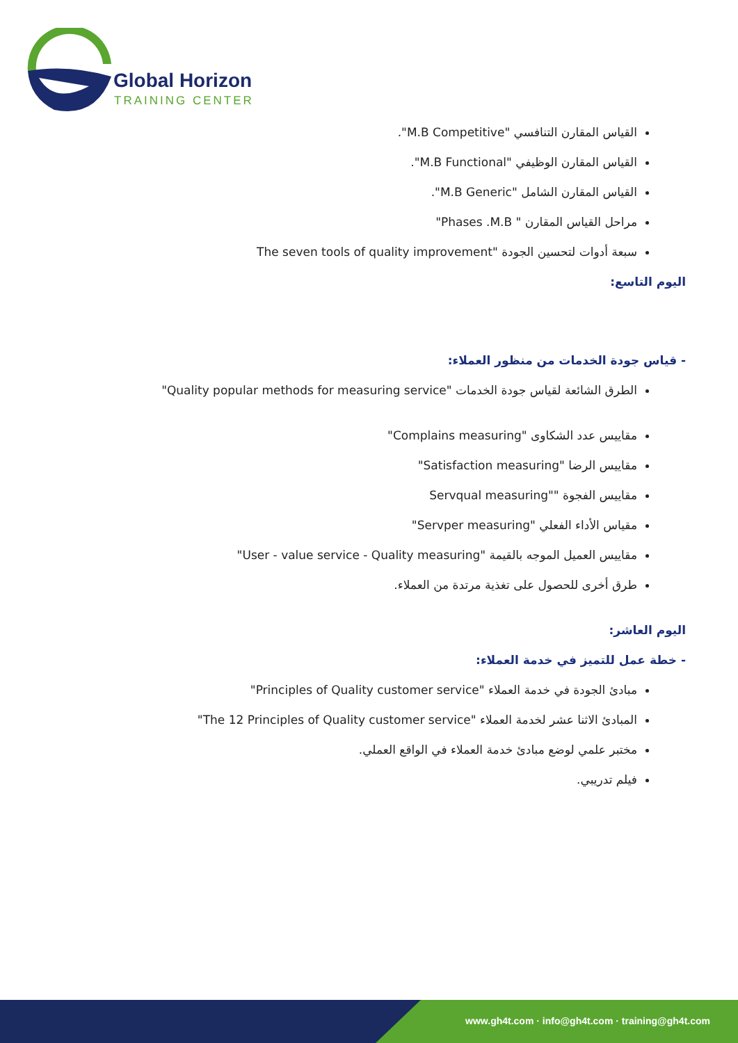Global Horizon
TRAINING CENTER
القياس المقارن التنافسي "M.B Competitive".
القياس المقارن الوظيفي "M.B Functional".
القياس المقارن الشامل "M.B Generic".
مراحل القياس المقارن " Phases .M.B"
سبعة أدوات لتحسين الجودة "The seven tools of quality improvement
اليوم التاسع:
- قياس جودة الخدمات من منظور العملاء:
الطرق الشائعة لقياس جودة الخدمات "Quality popular methods for measuring service"
مقاييس عدد الشكاوى "Complains measuring"
مقاييس الرضا "Satisfaction measuring"
مقاييس الفجوة ""Servqual measuring
مقياس الأداء الفعلي "Servper measuring"
مقاييس العميل الموجه بالقيمة "User - value service - Quality measuring"
طرق أخرى للحصول على تغذية مرتدة من العملاء.
اليوم العاشر:
- خطة عمل للتميز في خدمة العملاء:
مبادئ الجودة في خدمة العملاء "Principles of Quality customer service"
المبادئ الاثنا عشر لخدمة العملاء "The 12 Principles of Quality customer service"
مختبر علمي لوضع مبادئ خدمة العملاء في الواقع العملي.
فيلم تدريبي.
www.gh4t.com · info@gh4t.com · training@gh4t.com